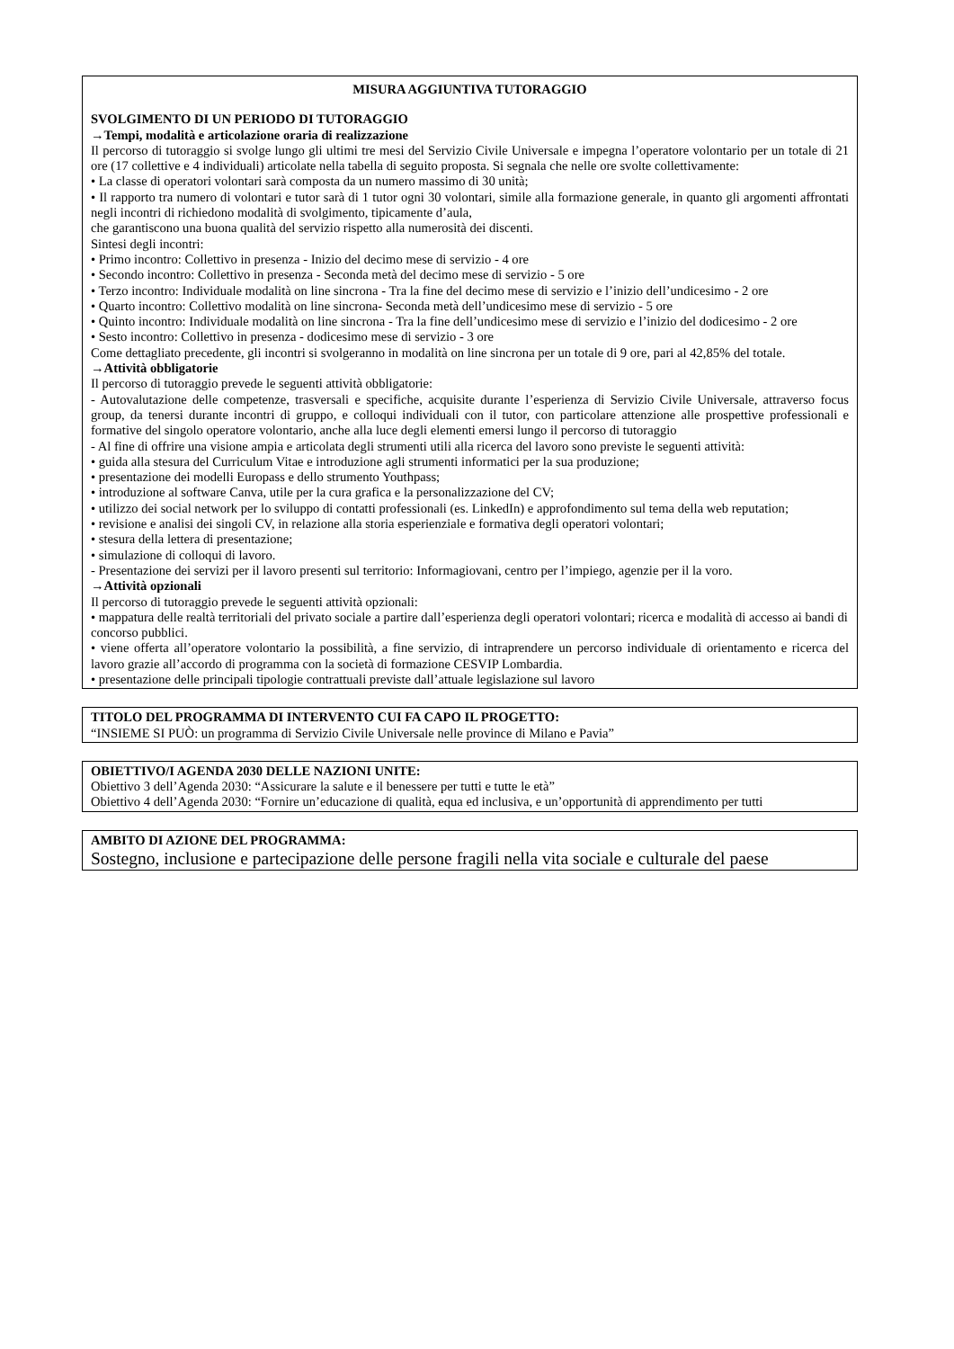MISURA AGGIUNTIVA TUTORAGGIO
SVOLGIMENTO DI UN PERIODO DI TUTORAGGIO
→Tempi, modalità e articolazione oraria di realizzazione
Il percorso di tutoraggio si svolge lungo gli ultimi tre mesi del Servizio Civile Universale e impegna l’operatore volontario per un totale di 21 ore (17 collettive e 4 individuali) articolate nella tabella di seguito proposta. Si segnala che nelle ore svolte collettivamente:
• La classe di operatori volontari sarà composta da un numero massimo di 30 unità;
• Il rapporto tra numero di volontari e tutor sarà di 1 tutor ogni 30 volontari, simile alla formazione generale, in quanto gli argomenti affrontati negli incontri di richiedono modalità di svolgimento, tipicamente d’aula,
che garantiscono una buona qualità del servizio rispetto alla numerosità dei discenti.
Sintesi degli incontri:
• Primo incontro: Collettivo in presenza - Inizio del decimo mese di servizio - 4 ore
• Secondo incontro: Collettivo in presenza - Seconda metà del decimo mese di servizio - 5 ore
• Terzo incontro: Individuale modalità on line sincrona - Tra la fine del decimo mese di servizio e l’inizio dell’undicesimo - 2 ore
• Quarto incontro: Collettivo modalità on line sincrona- Seconda metà dell’undicesimo mese di servizio - 5 ore
• Quinto incontro: Individuale modalità on line sincrona - Tra la fine dell’undicesimo mese di servizio e l’inizio del dodicesimo - 2 ore
• Sesto incontro: Collettivo in presenza - dodicesimo mese di servizio - 3 ore
Come dettagliato precedente, gli incontri si svolgeranno in modalità on line sincrona per un totale di 9 ore, pari al 42,85% del totale.
→Attività obbligatorie
Il percorso di tutoraggio prevede le seguenti attività obbligatorie:
- Autovalutazione delle competenze, trasversali e specifiche, acquisite durante l’esperienza di Servizio Civile Universale, attraverso focus group, da tenersi durante incontri di gruppo, e colloqui individuali con il tutor, con particolare attenzione alle prospettive professionali e formative del singolo operatore volontario, anche alla luce degli elementi emersi lungo il percorso di tutoraggio
- Al fine di offrire una visione ampia e articolata degli strumenti utili alla ricerca del lavoro sono previste le seguenti attività:
• guida alla stesura del Curriculum Vitae e introduzione agli strumenti informatici per la sua produzione;
• presentazione dei modelli Europass e dello strumento Youthpass;
• introduzione al software Canva, utile per la cura grafica e la personalizzazione del CV;
• utilizzo dei social network per lo sviluppo di contatti professionali (es. LinkedIn) e approfondimento sul tema della web reputation;
• revisione e analisi dei singoli CV, in relazione alla storia esperienziale e formativa degli operatori volontari;
• stesura della lettera di presentazione;
• simulazione di colloqui di lavoro.
- Presentazione dei servizi per il lavoro presenti sul territorio: Informagiovani, centro per l’impiego, agenzie per il la voro.
→Attività opzionali
Il percorso di tutoraggio prevede le seguenti attività opzionali:
• mappatura delle realtà territoriali del privato sociale a partire dall’esperienza degli operatori volontari; ricerca e modalità di accesso ai bandi di concorso pubblici.
• viene offerta all’operatore volontario la possibilità, a fine servizio, di intraprendere un percorso individuale di orientamento e ricerca del lavoro grazie all’accordo di programma con la società di formazione CESVIP Lombardia.
• presentazione delle principali tipologie contrattuali previste dall’attuale legislazione sul lavoro
TITOLO DEL PROGRAMMA DI INTERVENTO CUI FA CAPO IL PROGETTO:
“INSIEME SI PUÒ: un programma di Servizio Civile Universale nelle province di Milano e Pavia”
OBIETTIVO/I AGENDA 2030 DELLE NAZIONI UNITE:
Obiettivo 3 dell’Agenda 2030: “Assicurare la salute e il benessere per tutti e tutte le età”
Obiettivo 4 dell’Agenda 2030: “Fornire un’educazione di qualità, equa ed inclusiva, e un’opportunità di apprendimento per tutti
AMBITO DI AZIONE DEL PROGRAMMA:
Sostegno, inclusione e partecipazione delle persone fragili nella vita sociale e culturale del paese